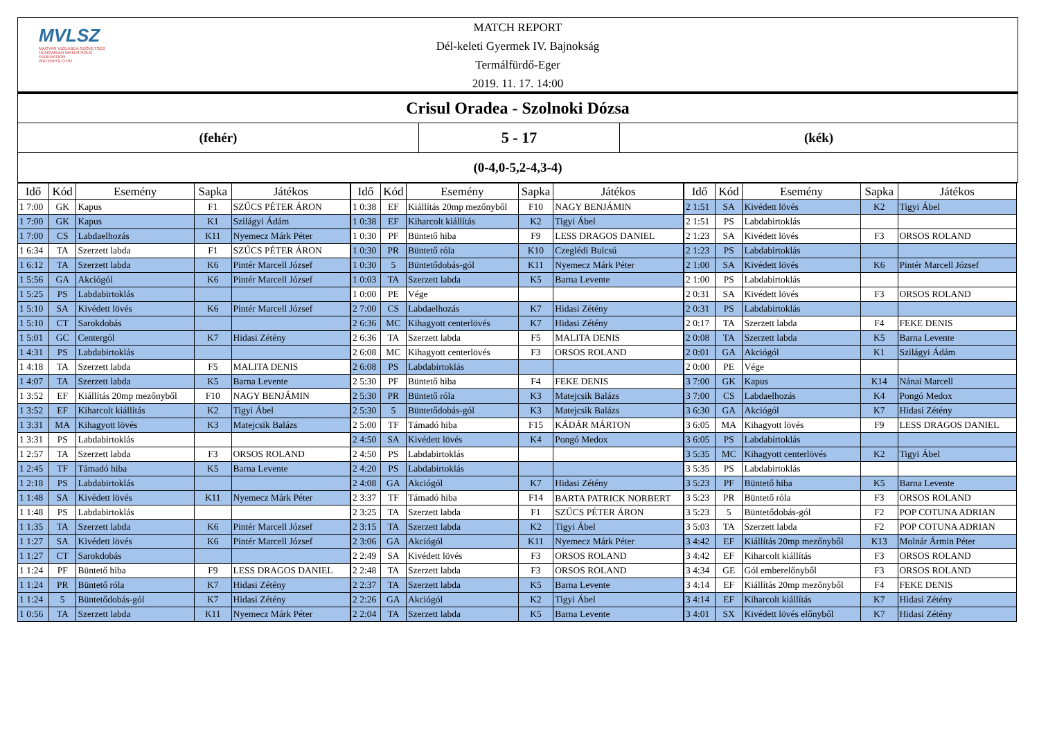MVLSZ
MAGYAR VÍZILABDA SZÖVETSÉG
HUNGARIAN WATER POLO FEDERATION
WATERPOLO.HU
MATCH REPORT
Dél-keleti Gyermek IV. Bajnokság
Termálfürdő-Eger
2019. 11. 17. 14:00
Crisul Oradea - Szolnoki Dózsa
(fehér)
5 - 17
(kék)
(0-4,0-5,2-4,3-4)
| Idő | Kód | Esemény | Sapka | Játékos |
| --- | --- | --- | --- | --- |
| 1 7:00 | GK | Kapus | F1 | SZŰCS PÉTER ÁRON |
| 1 7:00 | GK | Kapus | K1 | Szilágyi Ádám |
| 1 7:00 | CS | Labdaelhozás | K11 | Nyemecz Márk Péter |
| 1 6:34 | TA | Szerzett labda | F1 | SZŰCS PÉTER ÁRON |
| 1 6:12 | TA | Szerzett labda | K6 | Pintér Marcell József |
| 1 5:56 | GA | Akciógól | K6 | Pintér Marcell József |
| 1 5:25 | PS | Labdabirtoklás | | |
| 1 5:10 | SA | Kivédett lövés | K6 | Pintér Marcell József |
| 1 5:10 | CT | Sarokdobás | | |
| 1 5:01 | GC | Centergól | K7 | Hidasi Zétény |
| 1 4:31 | PS | Labdabirtoklás | | |
| 1 4:18 | TA | Szerzett labda | F5 | MALITA DENIS |
| 1 4:07 | TA | Szerzett labda | K5 | Barna Levente |
| 1 3:52 | EF | Kiállítás 20mp mezőnyből | F10 | NAGY BENJÁMIN |
| 1 3:52 | EF | Kiharcolt kiállítás | K2 | Tigyi Ábel |
| 1 3:31 | MA | Kihagyott lövés | K3 | Matejcsik Balázs |
| 1 3:31 | PS | Labdabirtoklás | | |
| 1 2:57 | TA | Szerzett labda | F3 | ORSOS ROLAND |
| 1 2:45 | TF | Támadó hiba | K5 | Barna Levente |
| 1 2:18 | PS | Labdabirtoklás | | |
| 1 1:48 | SA | Kivédett lövés | K11 | Nyemecz Márk Péter |
| 1 1:48 | PS | Labdabirtoklás | | |
| 1 1:35 | TA | Szerzett labda | K6 | Pintér Marcell József |
| 1 1:27 | SA | Kivédett lövés | K6 | Pintér Marcell József |
| 1 1:27 | CT | Sarokdobás | | |
| 1 1:24 | PF | Büntető hiba | F9 | LESS DRAGOS DANIEL |
| 1 1:24 | PR | Büntető róla | K7 | Hidasi Zétény |
| 1 1:24 | 5 | Büntetődobás-gól | K7 | Hidasi Zétény |
| 1 0:56 | TA | Szerzett labda | K11 | Nyemecz Márk Péter |
| Idő | Kód | Esemény | Sapka | Játékos |
| --- | --- | --- | --- | --- |
| 1 0:38 | EF | Kiállítás 20mp mezőnyből | F10 | NAGY BENJÁMIN |
| 1 0:38 | EF | Kiharcolt kiállítás | K2 | Tigyi Ábel |
| 1 0:30 | PF | Büntető hiba | F9 | LESS DRAGOS DANIEL |
| 1 0:30 | PR | Büntető róla | K10 | Czeglédi Bulcsú |
| 1 0:30 | 5 | Büntetődobás-gól | K11 | Nyemecz Márk Péter |
| 1 0:03 | TA | Szerzett labda | K5 | Barna Levente |
| 1 0:00 | PE | Vége | | |
| 2 7:00 | CS | Labdaelhozás | K7 | Hidasi Zétény |
| 2 6:36 | MC | Kihagyott centerlövés | K7 | Hidasi Zétény |
| 2 6:36 | TA | Szerzett labda | F5 | MALITA DENIS |
| 2 6:08 | MC | Kihagyott centerlövés | F3 | ORSOS ROLAND |
| 2 6:08 | PS | Labdabirtoklás | | |
| 2 5:30 | PF | Büntető hiba | F4 | FEKE DENIS |
| 2 5:30 | PR | Büntető róla | K3 | Matejcsik Balázs |
| 2 5:30 | 5 | Büntetődobás-gól | K3 | Matejcsik Balázs |
| 2 5:00 | TF | Támadó hiba | F15 | KÁDÁR MÁRTON |
| 2 4:50 | SA | Kivédett lövés | K4 | Pongó Medox |
| 2 4:50 | PS | Labdabirtoklás | | |
| 2 4:20 | PS | Labdabirtoklás | | |
| 2 4:08 | GA | Akciógól | K7 | Hidasi Zétény |
| 2 3:37 | TF | Támadó hiba | F14 | BARTA PATRICK NORBERT |
| 2 3:25 | TA | Szerzett labda | F1 | SZŰCS PÉTER ÁRON |
| 2 3:15 | TA | Szerzett labda | K2 | Tigyi Ábel |
| 2 3:06 | GA | Akciógól | K11 | Nyemecz Márk Péter |
| 2 2:49 | SA | Kivédett lövés | F3 | ORSOS ROLAND |
| 2 2:48 | TA | Szerzett labda | F3 | ORSOS ROLAND |
| 2 2:37 | TA | Szerzett labda | K5 | Barna Levente |
| 2 2:26 | GA | Akciógól | K2 | Tigyi Ábel |
| 2 2:04 | TA | Szerzett labda | K5 | Barna Levente |
| Idő | Kód | Esemény | Sapka | Játékos |
| --- | --- | --- | --- | --- |
| 2 1:51 | SA | Kivédett lövés | K2 | Tigyi Ábel |
| 2 1:51 | PS | Labdabirtoklás | | |
| 2 1:23 | SA | Kivédett lövés | F3 | ORSOS ROLAND |
| 2 1:23 | PS | Labdabirtoklás | | |
| 2 1:00 | SA | Kivédett lövés | K6 | Pintér Marcell József |
| 2 1:00 | PS | Labdabirtoklás | | |
| 2 0:31 | SA | Kivédett lövés | F3 | ORSOS ROLAND |
| 2 0:31 | PS | Labdabirtoklás | | |
| 2 0:17 | TA | Szerzett labda | F4 | FEKE DENIS |
| 2 0:08 | TA | Szerzett labda | K5 | Barna Levente |
| 2 0:01 | GA | Akciógól | K1 | Szilágyi Ádám |
| 2 0:00 | PE | Vége | | |
| 3 7:00 | GK | Kapus | K14 | Nánai Marcell |
| 3 7:00 | CS | Labdaelhozás | K4 | Pongó Medox |
| 3 6:30 | GA | Akciógól | K7 | Hidasi Zétény |
| 3 6:05 | MA | Kihagyott lövés | F9 | LESS DRAGOS DANIEL |
| 3 6:05 | PS | Labdabirtoklás | | |
| 3 5:35 | MC | Kihagyott centerlövés | K2 | Tigyi Ábel |
| 3 5:35 | PS | Labdabirtoklás | | |
| 3 5:23 | PF | Büntető hiba | K5 | Barna Levente |
| 3 5:23 | PR | Büntető róla | F3 | ORSOS ROLAND |
| 3 5:23 | 5 | Büntetődobás-gól | F2 | POP COTUNA ADRIAN |
| 3 5:03 | TA | Szerzett labda | F2 | POP COTUNA ADRIAN |
| 3 4:42 | EF | Kiállítás 20mp mezőnyből | K13 | Molnár Ármin Péter |
| 3 4:42 | EF | Kiharcolt kiállítás | F3 | ORSOS ROLAND |
| 3 4:34 | GE | Gól emberelőnyből | F3 | ORSOS ROLAND |
| 3 4:14 | EF | Kiállítás 20mp mezőnyből | F4 | FEKE DENIS |
| 3 4:14 | EF | Kiharcolt kiállítás | K7 | Hidasi Zétény |
| 3 4:01 | SX | Kivédett lövés előnyből | K7 | Hidasi Zétény |